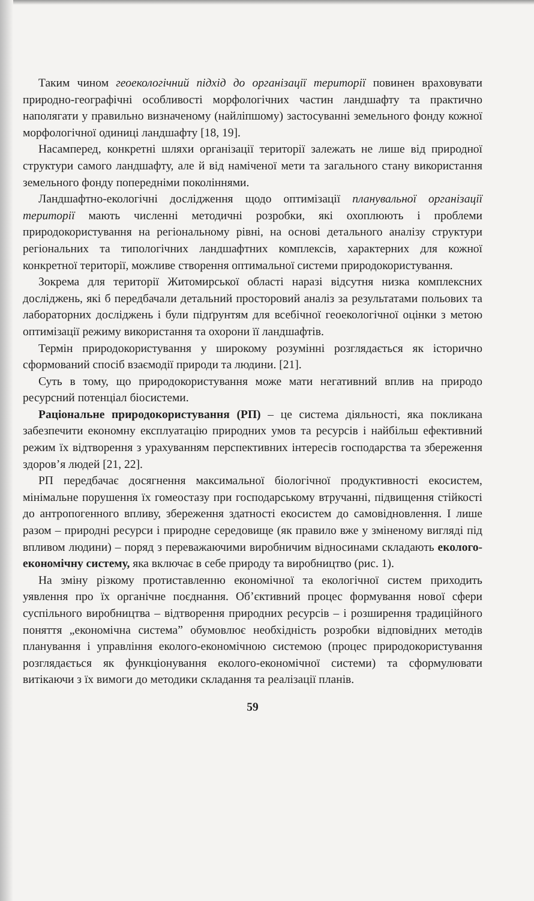Таким чином геоекологічний підхід до організації території повинен враховувати природно-географічні особливості морфологічних частин ландшафту та практично наполягати у правильно визначеному (найліпшому) застосуванні земельного фонду кожної морфологічної одиниці ландшафту [18, 19].
Насамперед, конкретні шляхи організації території залежать не лише від природної структури самого ландшафту, але й від наміченої мети та загального стану використання земельного фонду попередніми поколіннями.
Ландшафтно-екологічні дослідження щодо оптимізації планувальної організації території мають численні методичні розробки, які охоплюють і проблеми природокористування на регіональному рівні, на основі детального аналізу структури регіональних та типологічних ландшафтних комплексів, характерних для кожної конкретної території, можливе створення оптимальної системи природокористування.
Зокрема для території Житомирської області наразі відсутня низка комплексних досліджень, які б передбачали детальний просторовий аналіз за результатами польових та лабораторних досліджень і були підґрунтям для всебічної геоекологічної оцінки з метою оптимізації режиму використання та охорони її ландшафтів.
Термін природокористування у широкому розумінні розглядається як історично сформований спосіб взаємодії природи та людини. [21].
Суть в тому, що природокористування може мати негативний вплив на природо ресурсний потенціал біосистеми.
Раціональне природокористування (РП) – це система діяльності, яка покликана забезпечити економну експлуатацію природних умов та ресурсів і найбільш ефективний режим їх відтворення з урахуванням перспективних інтересів господарства та збереження здоров’я людей [21, 22].
РП передбачає досягнення максимальної біологічної продуктивності екосистем, мінімальне порушення їх гомеостазу при господарському втручанні, підвищення стійкості до антропогенного впливу, збереження здатності екосистем до самовідновлення. І лише разом – природні ресурси і природне середовище (як правило вже у зміненому вигляді під впливом людини) – поряд з переважаючими виробничим відносинами складають еколого-економічну систему, яка включає в себе природу та виробництво (рис. 1).
На зміну різкому протиставленню економічної та екологічної систем приходить уявлення про їх органічне поєднання. Об’єктивний процес формування нової сфери суспільного виробництва – відтворення природних ресурсів – і розширення традиційного поняття „економічна система” обумовлює необхідність розробки відповідних методів планування і управління еколого-економічною системою (процес природокористування розглядається як функціонування еколого-економічної системи) та сформулювати витікаючи з їх вимоги до методики складання та реалізації планів.
59